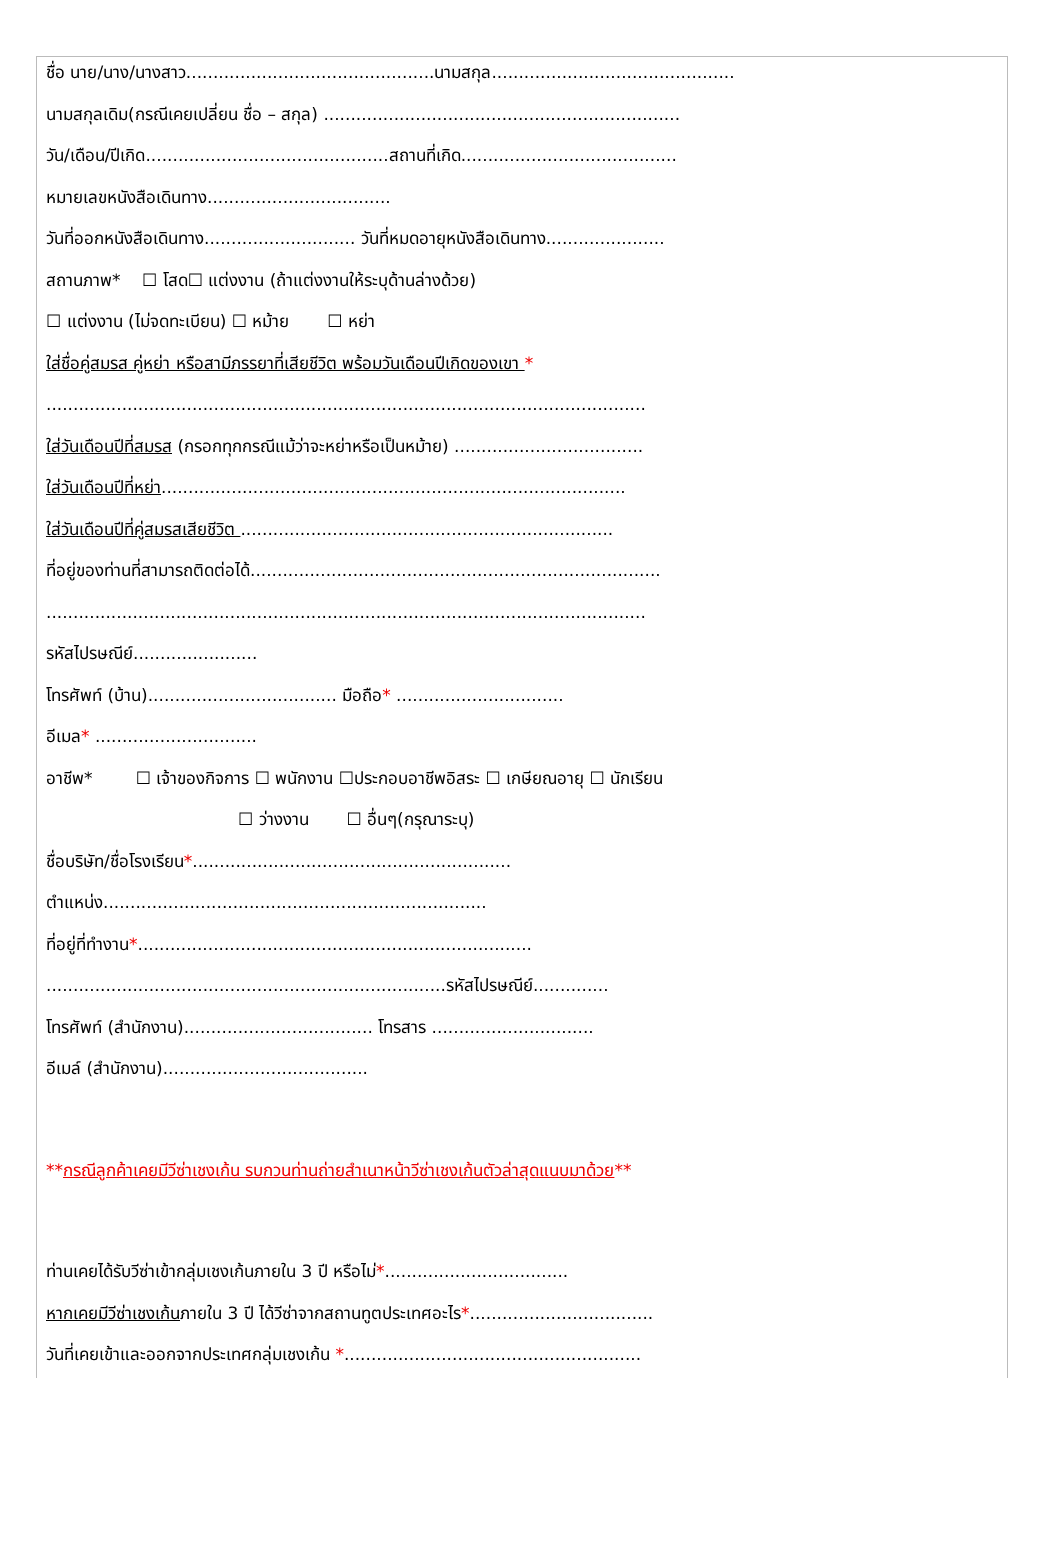ชื่อ นาย/นาง/นางสาว..............................................นามสกุล.............................................
นามสกุลเดิม(กรณีเคยเปลี่ยน ชื่อ – สกุล) ..................................................................
วัน/เดือน/ปีเกิด.............................................สถานที่เกิด........................................
หมายเลขหนังสือเดินทาง..................................
วันที่ออกหนังสือเดินทาง............................ วันที่หมดอายุหนังสือเดินทาง......................
สถานภาพ* ☐ โสด☐ แต่งงาน (ถ้าแต่งงานให้ระบุด้านล่างด้วย)
☐ แต่งงาน (ไม่จดทะเบียน) ☐ หม้าย ☐ หย่า
ใส่ชื่อคู่สมรส คู่หย่า หรือสามีภรรยาที่เสียชีวิต พร้อมวันเดือนปีเกิดของเขา *
...............................................................................................................
ใส่วันเดือนปีที่สมรส (กรอกทุกกรณีแม้ว่าจะหย่าหรือเป็นหม้าย) ...................................
ใส่วันเดือนปีที่หย่า......................................................................................
ใส่วันเดือนปีที่คู่สมรสเสียชีวิต .....................................................................
ที่อยู่ของท่านที่สามารถติดต่อได้............................................................................
...............................................................................................................
รหัสไปรษณีย์.......................
โทรศัพท์ (บ้าน)................................... มือถือ* ...............................
อีเมล* ..............................
อาชีพ* ☐ เจ้าของกิจการ ☐ พนักงาน ☐ประกอบอาชีพอิสระ ☐ เกษียณอายุ ☐ นักเรียน
☐ ว่างงาน ☐ อื่นๆ(กรุณาระบุ)
ชื่อบริษัท/ชื่อโรงเรียน*...........................................................
ตำแหน่ง.......................................................................
ที่อยู่ที่ทำงาน*.........................................................................
..........................................................................รหัสไปรษณีย์..............
โทรศัพท์ (สำนักงาน)................................... โทรสาร ..............................
อีเมล์ (สำนักงาน)......................................
**กรณีลูกค้าเคยมีวีซ่าเชงเก้น รบกวนท่านถ่ายสำเนาหน้าวีซ่าเชงเก้นตัวล่าสุดแนบมาด้วย**
ท่านเคยได้รับวีซ่าเข้ากลุ่มเชงเก้นภายใน 3 ปี หรือไม่*..................................
หากเคยมีวีซ่าเชงเก้นภายใน 3 ปี ได้วีซ่าจากสถานทูตประเทศอะไร*..................................
วันที่เคยเข้าและออกจากประเทศกลุ่มเชงเก้น *.......................................................